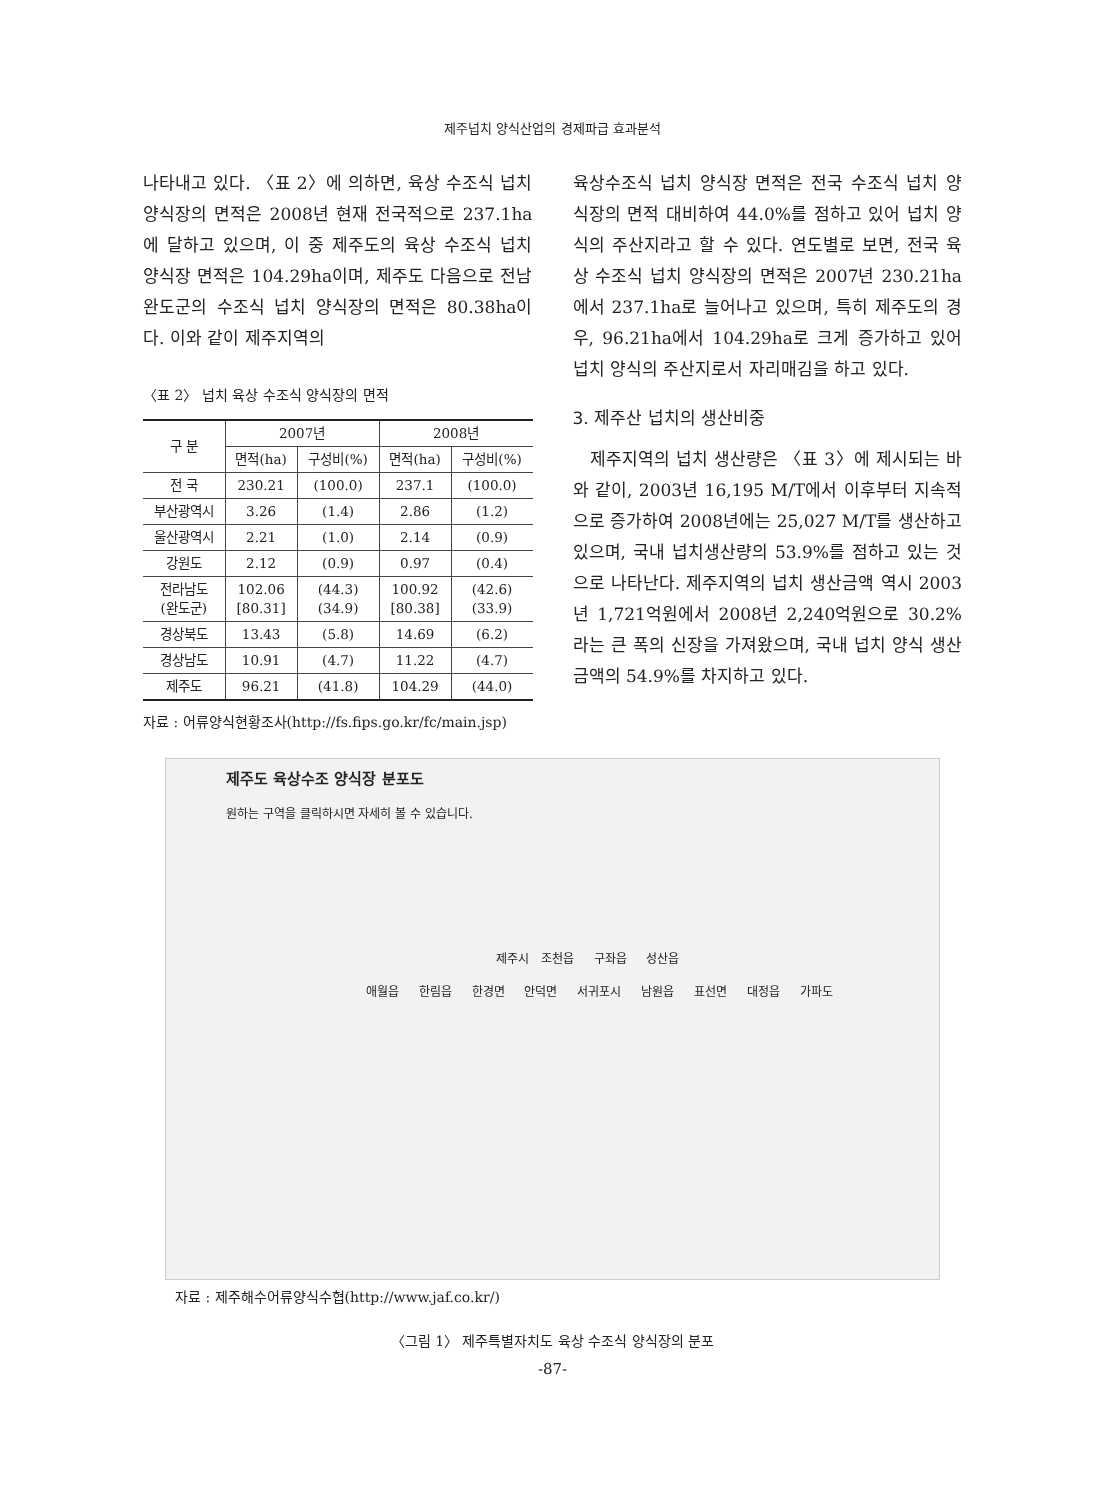제주넙치 양식산업의 경제파급 효과분석
나타내고 있다. 〈표 2〉에 의하면, 육상 수조식 넙치 양식장의 면적은 2008년 현재 전국적으로 237.1ha에 달하고 있으며, 이 중 제주도의 육상 수조식 넙치 양식장 면적은 104.29ha이며, 제주도 다음으로 전남 완도군의 수조식 넙치 양식장의 면적은 80.38ha이다. 이와 같이 제주지역의
〈표 2〉 넙치 육상 수조식 양식장의 면적
| 구 분 | 2007년 | | 2008년 | |
| --- | --- | --- | --- | --- |
| | 면적(ha) | 구성비(%) | 면적(ha) | 구성비(%) |
| 전 국 | 230.21 | (100.0) | 237.1 | (100.0) |
| 부산광역시 | 3.26 | (1.4) | 2.86 | (1.2) |
| 울산광역시 | 2.21 | (1.0) | 2.14 | (0.9) |
| 강원도 | 2.12 | (0.9) | 0.97 | (0.4) |
| 전라남도 (완도군) | 102.06 [80.31] | (44.3) (34.9) | 100.92 [80.38] | (42.6) (33.9) |
| 경상북도 | 13.43 | (5.8) | 14.69 | (6.2) |
| 경상남도 | 10.91 | (4.7) | 11.22 | (4.7) |
| 제주도 | 96.21 | (41.8) | 104.29 | (44.0) |
자료 : 어류양식현황조사(http://fs.fips.go.kr/fc/main.jsp)
육상수조식 넙치 양식장 면적은 전국 수조식 넙치 양식장의 면적 대비하여 44.0%를 점하고 있어 넙치 양식의 주산지라고 할 수 있다. 연도별로 보면, 전국 육상 수조식 넙치 양식장의 면적은 2007년 230.21ha에서 237.1ha로 늘어나고 있으며, 특히 제주도의 경우, 96.21ha에서 104.29ha로 크게 증가하고 있어 넙치 양식의 주산지로서 자리매김을 하고 있다.
3. 제주산 넙치의 생산비중
제주지역의 넙치 생산량은 〈표 3〉에 제시되는 바와 같이, 2003년 16,195 M/T에서 이후부터 지속적으로 증가하여 2008년에는 25,027 M/T를 생산하고 있으며, 국내 넙치생산량의 53.9%를 점하고 있는 것으로 나타난다. 제주지역의 넙치 생산금액 역시 2003년 1,721억원에서 2008년 2,240억원으로 30.2%라는 큰 폭의 신장을 가져왔으며, 국내 넙치 양식 생산금액의 54.9%를 차지하고 있다.
제주도 육상수조 양식장 분포도
원하는 구역을 클릭하시면 자세히 볼 수 있습니다.
제주시 조천읍 구좌읍 성산읍
애월읍 한림읍 한경면 안덕면 서귀포시 남원읍 표선면 대정읍 가파도
자료 : 제주해수어류양식수협(http://www.jaf.co.kr/)
〈그림 1〉 제주특별자치도 육상 수조식 양식장의 분포
-87-